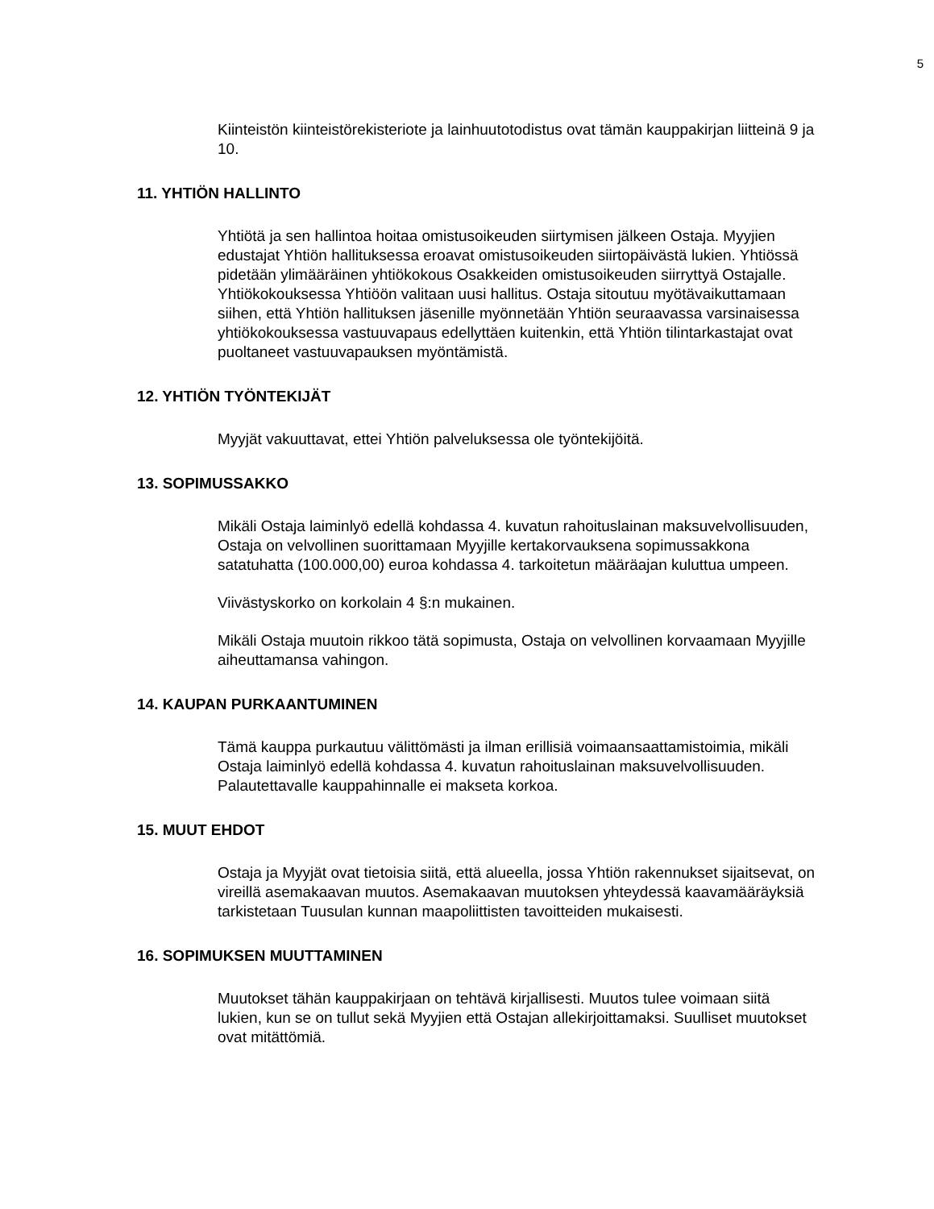5
Kiinteistön kiinteistörekisteriote ja lainhuutotodistus ovat tämän kauppakirjan liitteinä 9 ja 10.
11. YHTIÖN HALLINTO
Yhtiötä ja sen hallintoa hoitaa omistusoikeuden siirtymisen jälkeen Ostaja. Myyjien edustajat Yhtiön hallituksessa eroavat omistusoikeuden siirtopäivästä lukien. Yhtiössä pidetään ylimääräinen yhtiökokous Osakkeiden omistusoikeuden siirryttyä Ostajalle. Yhtiökokouksessa Yhtiöön valitaan uusi hallitus. Ostaja sitoutuu myötävaikuttamaan siihen, että Yhtiön hallituksen jäsenille myönnetään Yhtiön seuraavassa varsinaisessa yhtiökokouksessa vastuuvapaus edellyttäen kuitenkin, että Yhtiön tilintarkastajat ovat puoltaneet vastuuvapauksen myöntämistä.
12. YHTIÖN TYÖNTEKIJÄT
Myyjät vakuuttavat, ettei Yhtiön palveluksessa ole työntekijöitä.
13. SOPIMUSSAKKO
Mikäli Ostaja laiminlyö edellä kohdassa 4. kuvatun rahoituslainan maksuvelvollisuuden, Ostaja on velvollinen suorittamaan Myyjille kertakorvauksena sopimussakkona satatuhatta (100.000,00) euroa kohdassa 4. tarkoitetun määräajan kuluttua umpeen.
Viivästyskorko on korkolain 4 §:n mukainen.
Mikäli Ostaja muutoin rikkoo tätä sopimusta, Ostaja on velvollinen korvaamaan Myyjille aiheuttamansa vahingon.
14. KAUPAN PURKAANTUMINEN
Tämä kauppa purkautuu välittömästi ja ilman erillisiä voimaansaattamistoimia, mikäli Ostaja laiminlyö edellä kohdassa 4. kuvatun rahoituslainan maksuvelvollisuuden. Palautettavalle kauppahinnalle ei makseta korkoa.
15. MUUT EHDOT
Ostaja ja Myyjät ovat tietoisia siitä, että alueella, jossa Yhtiön rakennukset sijaitsevat, on vireillä asemakaavan muutos. Asemakaavan muutoksen yhteydessä kaavamääräyksiä tarkistetaan Tuusulan kunnan maapoliittisten tavoitteiden mukaisesti.
16. SOPIMUKSEN MUUTTAMINEN
Muutokset tähän kauppakirjaan on tehtävä kirjallisesti. Muutos tulee voimaan siitä lukien, kun se on tullut sekä Myyjien että Ostajan allekirjoittamaksi. Suulliset muutokset ovat mitättömiä.